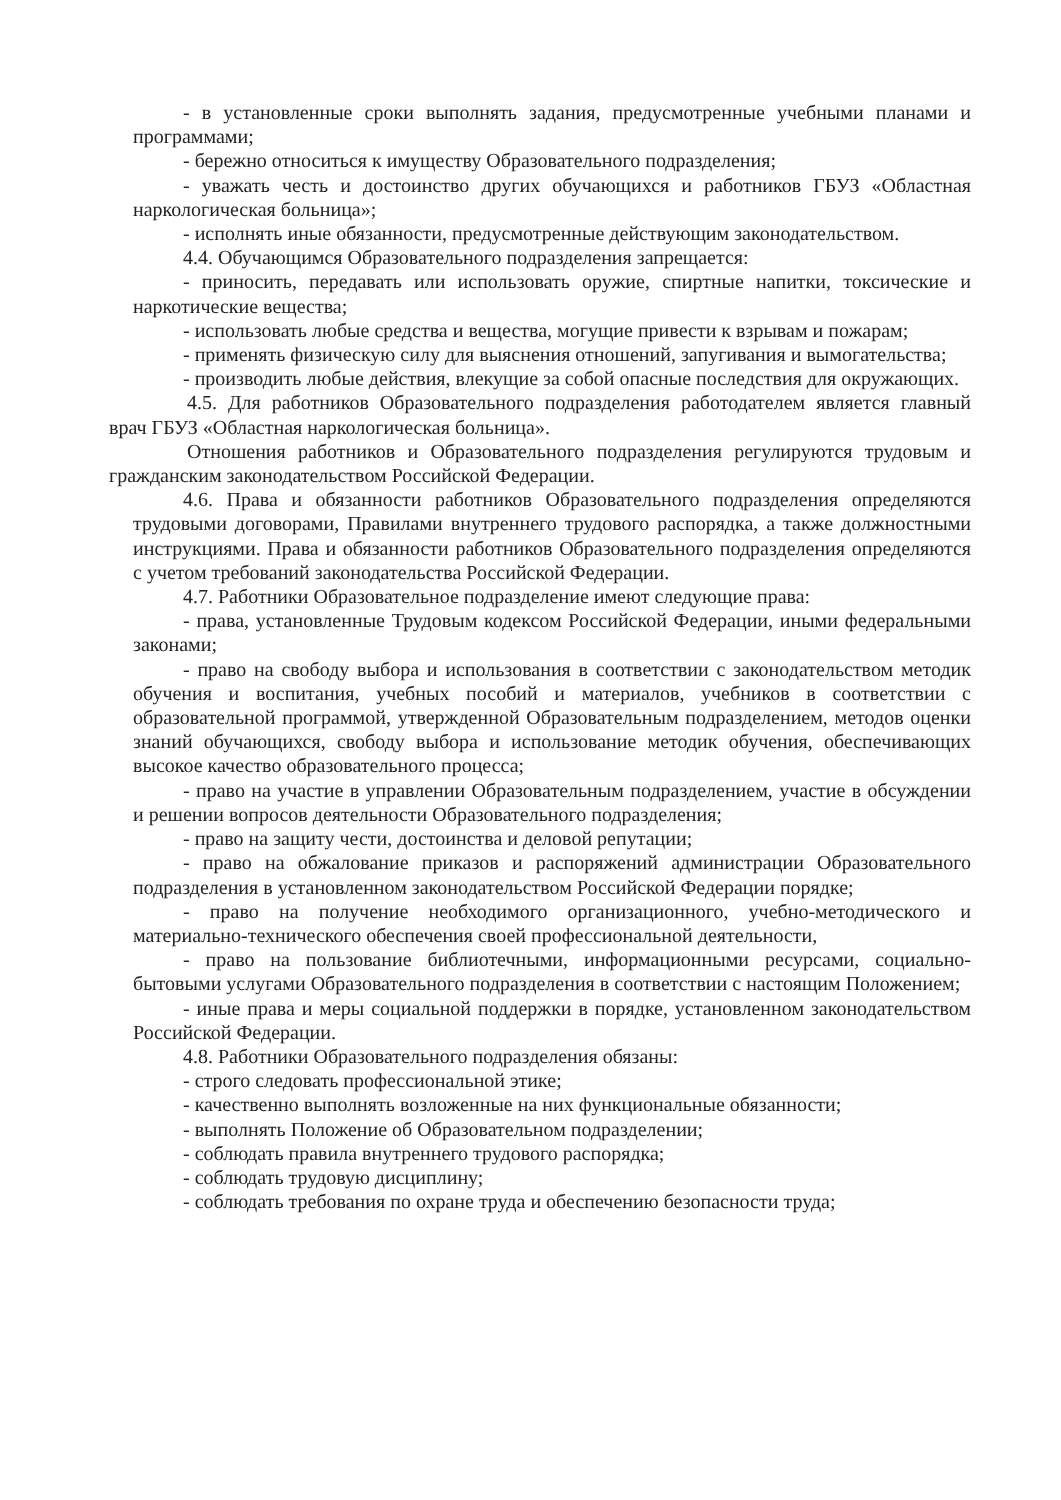- в установленные сроки выполнять задания, предусмотренные учебными планами и программами;
- бережно относиться к имуществу Образовательного подразделения;
- уважать честь и достоинство других обучающихся и работников ГБУЗ «Областная наркологическая больница»;
- исполнять иные обязанности, предусмотренные действующим законодательством.
4.4. Обучающимся Образовательного подразделения запрещается:
- приносить, передавать или использовать оружие, спиртные напитки, токсические и наркотические вещества;
- использовать любые средства и вещества, могущие привести к взрывам и пожарам;
- применять физическую силу для выяснения отношений, запугивания и вымогательства;
- производить любые действия, влекущие за собой опасные последствия для окружающих.
4.5. Для работников Образовательного подразделения работодателем является главный врач ГБУЗ «Областная наркологическая больница».
Отношения работников и Образовательного подразделения регулируются трудовым и гражданским законодательством Российской Федерации.
4.6. Права и обязанности работников Образовательного подразделения определяются трудовыми договорами, Правилами внутреннего трудового распорядка, а также должностными инструкциями. Права и обязанности работников Образовательного подразделения определяются с учетом требований законодательства Российской Федерации.
4.7. Работники Образовательное подразделение имеют следующие права:
- права, установленные Трудовым кодексом Российской Федерации, иными федеральными законами;
- право на свободу выбора и использования в соответствии с законодательством методик обучения и воспитания, учебных пособий и материалов, учебников в соответствии с образовательной программой, утвержденной Образовательным подразделением, методов оценки знаний обучающихся, свободу выбора и использование методик обучения, обеспечивающих высокое качество образовательного процесса;
- право на участие в управлении Образовательным подразделением, участие в обсуждении и решении вопросов деятельности Образовательного подразделения;
- право на защиту чести, достоинства и деловой репутации;
- право на обжалование приказов и распоряжений администрации Образовательного подразделения в установленном законодательством Российской Федерации порядке;
- право на получение необходимого организационного, учебно-методического и материально-технического обеспечения своей профессиональной деятельности,
- право на пользование библиотечными, информационными ресурсами, социально-бытовыми услугами Образовательного подразделения в соответствии с настоящим Положением;
- иные права и меры социальной поддержки в порядке, установленном законодательством Российской Федерации.
4.8. Работники Образовательного подразделения обязаны:
- строго следовать профессиональной этике;
- качественно выполнять возложенные на них функциональные обязанности;
- выполнять Положение об Образовательном подразделении;
- соблюдать правила внутреннего трудового распорядка;
- соблюдать трудовую дисциплину;
- соблюдать требования по охране труда и обеспечению безопасности труда;